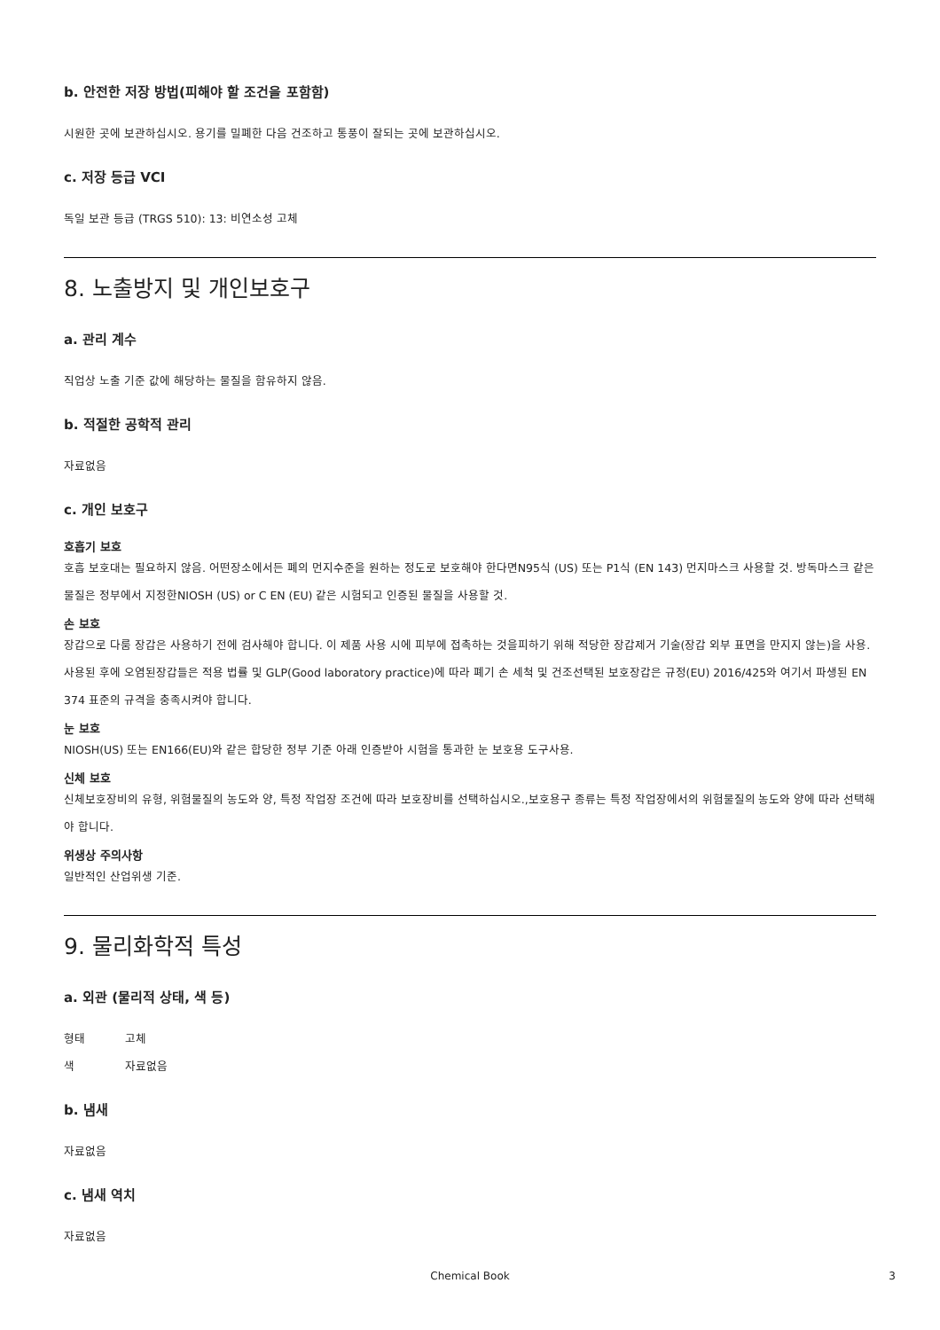b. 안전한 저장 방법(피해야 할 조건을 포함함)
시원한 곳에 보관하십시오. 용기를 밀폐한 다음 건조하고 통풍이 잘되는 곳에 보관하십시오.
c. 저장 등급 VCI
독일 보관 등급 (TRGS 510): 13: 비연소성 고체
8. 노출방지 및 개인보호구
a. 관리 계수
직업상 노출 기준 값에 해당하는 물질을 함유하지 않음.
b. 적절한 공학적 관리
자료없음
c. 개인 보호구
호흡기 보호
호흡 보호대는 필요하지 않음. 어떤장소에서든 폐의 먼지수준을 원하는 정도로 보호해야 한다면N95식 (US) 또는 P1식 (EN 143) 먼지마스크 사용할 것. 방독마스크 같은 물질은 정부에서 지정한NIOSH (US) or C EN (EU) 같은 시험되고 인증된 물질을 사용할 것.
손 보호
장갑으로 다룸 장갑은 사용하기 전에 검사해야 합니다. 이 제품 사용 시에 피부에 접촉하는 것을피하기 위해 적당한 장갑제거 기술(장갑 외부 표면을 만지지 않는)을 사용. 사용된 후에 오염된장갑들은 적용 법률 및 GLP(Good laboratory practice)에 따라 폐기 손 세척 및 건조선택된 보호장갑은 규정(EU) 2016/425와 여기서 파생된 EN 374 표준의 규격을 충족시켜야 합니다.
눈 보호
NIOSH(US) 또는 EN166(EU)와 같은 합당한 정부 기준 아래 인증받아 시험을 통과한 눈 보호용 도구사용.
신체 보호
신체보호장비의 유형, 위험물질의 농도와 양, 특정 작업장 조건에 따라 보호장비를 선택하십시오.,보호용구 종류는 특정 작업장에서의 위험물질의 농도와 양에 따라 선택해야 합니다.
위생상 주의사항
일반적인 산업위생 기준.
9. 물리화학적 특성
a. 외관 (물리적 상태, 색 등)
형태 고체
색 자료없음
b. 냄새
자료없음
c. 냄새 역치
자료없음
Chemical Book 3